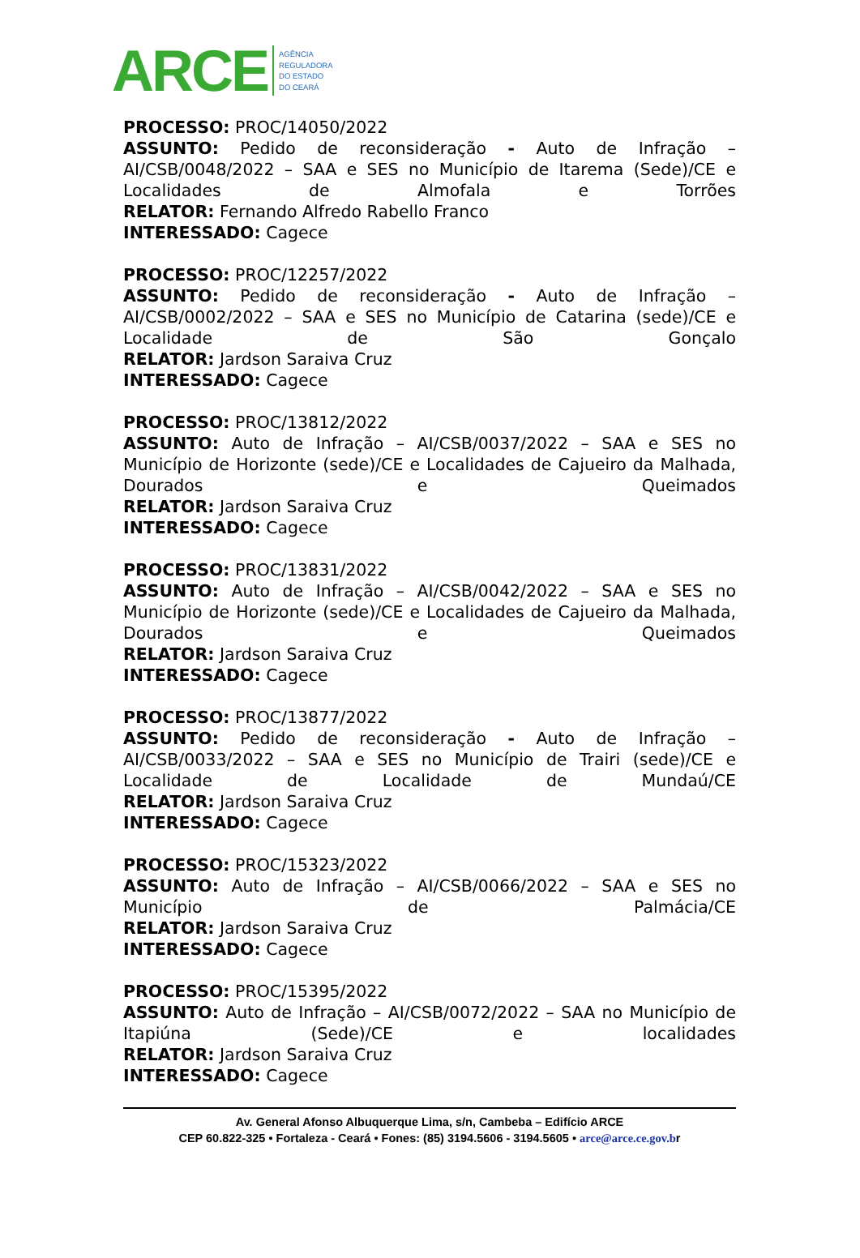ARCE
AGÊNCIA
REGULADORA
DO ESTADO
DO CEARÁ
PROCESSO: PROC/14050/2022
ASSUNTO: Pedido de reconsideração - Auto de Infração – AI/CSB/0048/2022 – SAA e SES no Município de Itarema (Sede)/CE e Localidades de Almofala e Torrões
RELATOR: Fernando Alfredo Rabello Franco
INTERESSADO: Cagece
PROCESSO: PROC/12257/2022
ASSUNTO: Pedido de reconsideração - Auto de Infração – AI/CSB/0002/2022 – SAA e SES no Município de Catarina (sede)/CE e Localidade de São Gonçalo
RELATOR: Jardson Saraiva Cruz
INTERESSADO: Cagece
PROCESSO: PROC/13812/2022
ASSUNTO: Auto de Infração – AI/CSB/0037/2022 – SAA e SES no Município de Horizonte (sede)/CE e Localidades de Cajueiro da Malhada, Dourados e Queimados
RELATOR: Jardson Saraiva Cruz
INTERESSADO: Cagece
PROCESSO: PROC/13831/2022
ASSUNTO: Auto de Infração – AI/CSB/0042/2022 – SAA e SES no Município de Horizonte (sede)/CE e Localidades de Cajueiro da Malhada, Dourados e Queimados
RELATOR: Jardson Saraiva Cruz
INTERESSADO: Cagece
PROCESSO: PROC/13877/2022
ASSUNTO: Pedido de reconsideração - Auto de Infração – AI/CSB/0033/2022 – SAA e SES no Município de Trairi (sede)/CE e Localidade de Localidade de Mundaú/CE
RELATOR: Jardson Saraiva Cruz
INTERESSADO: Cagece
PROCESSO: PROC/15323/2022
ASSUNTO: Auto de Infração – AI/CSB/0066/2022 – SAA e SES no Município de Palmácia/CE
RELATOR: Jardson Saraiva Cruz
INTERESSADO: Cagece
PROCESSO: PROC/15395/2022
ASSUNTO: Auto de Infração – AI/CSB/0072/2022 – SAA no Município de Itapiúna (Sede)/CE e localidades
RELATOR: Jardson Saraiva Cruz
INTERESSADO: Cagece
Av. General Afonso Albuquerque Lima, s/n, Cambeba – Edifício ARCE
CEP 60.822-325 • Fortaleza - Ceará • Fones: (85) 3194.5606 - 3194.5605 • arce@arce.ce.gov.br